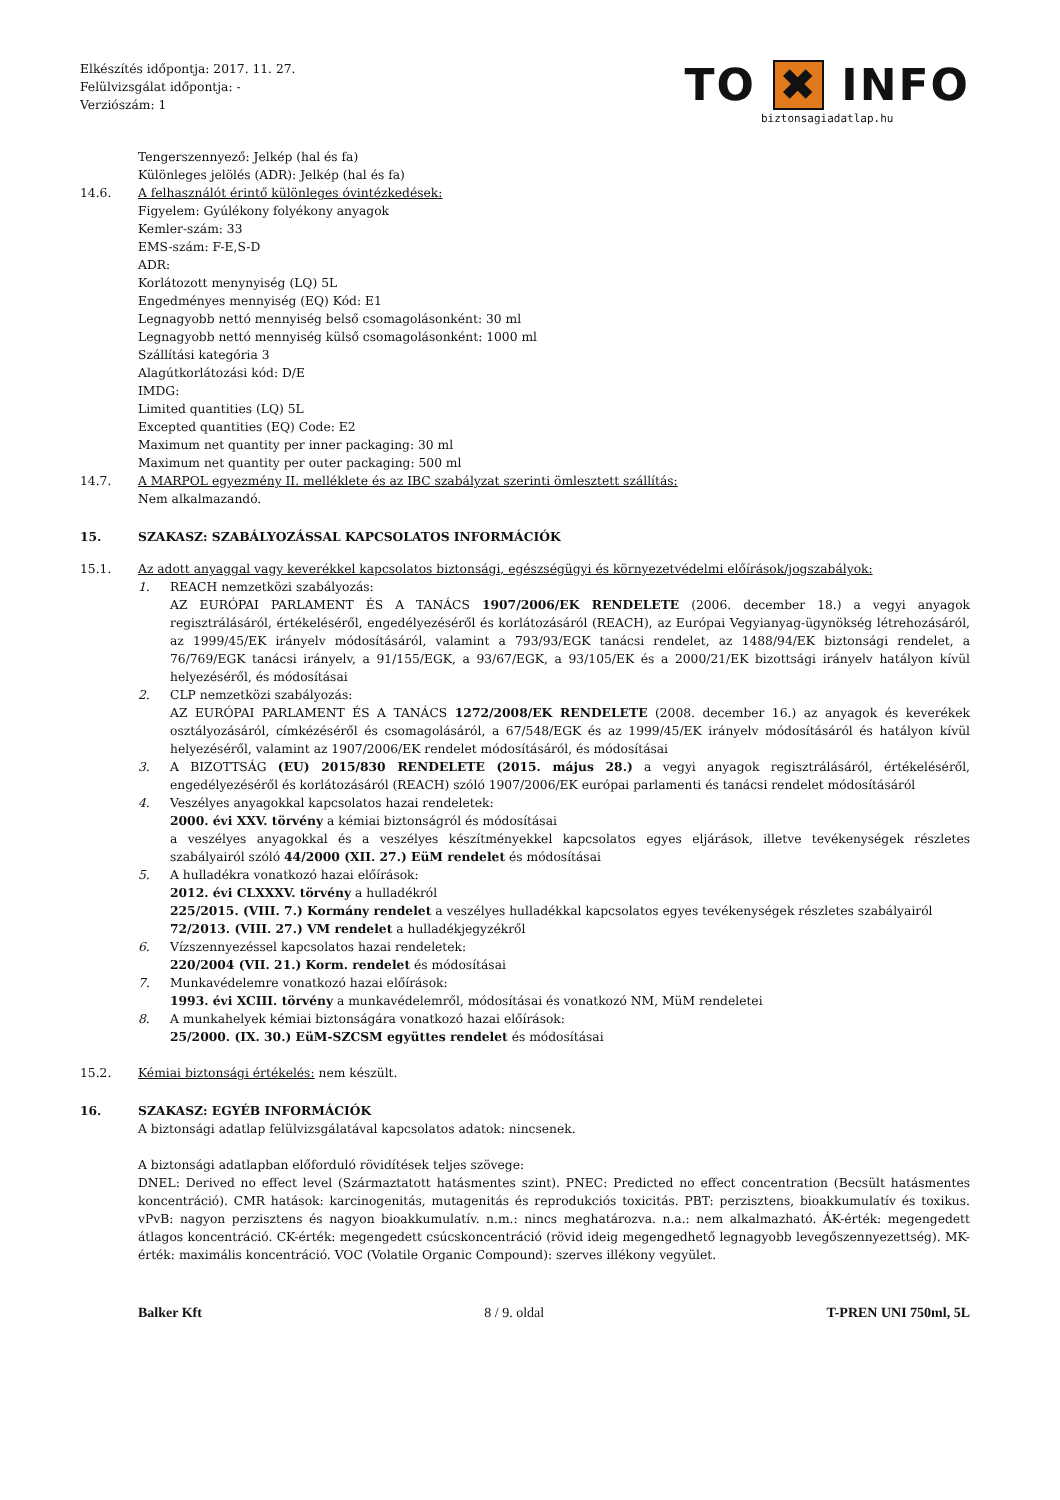Elkészítés időpontja: 2017. 11. 27.
Felülvizsgálat időpontja: -
Verziószám: 1
TO ✖ INFO
biztonsagiadatlap.hu
Tengerszennyező: Jelkép (hal és fa)
Különleges jelölés (ADR): Jelkép (hal és fa)
14.6. A felhasználót érintő különleges óvintézkedések:
Figyelem: Gyúlékony folyékony anyagok
Kemler-szám: 33
EMS-szám: F-E,S-D
ADR:
Korlátozott menynyiség (LQ) 5L
Engedményes mennyiség (EQ) Kód: E1
Legnagyobb nettó mennyiség belső csomagolásonként: 30 ml
Legnagyobb nettó mennyiség külső csomagolásonként: 1000 ml
Szállítási kategória 3
Alagútkorlátozási kód: D/E
IMDG:
Limited quantities (LQ) 5L
Excepted quantities (EQ) Code: E2
Maximum net quantity per inner packaging: 30 ml
Maximum net quantity per outer packaging: 500 ml
14.7. A MARPOL egyezmény II. melléklete és az IBC szabályzat szerinti ömlesztett szállítás:
Nem alkalmazandó.
15. SZAKASZ: SZABÁLYOZÁSSAL KAPCSOLATOS INFORMÁCIÓK
15.1. Az adott anyaggal vagy keverékkel kapcsolatos biztonsági, egészségügyi és környezetvédelmi előírások/jogszabályok:
1. REACH nemzetközi szabályozás:
AZ EURÓPAI PARLAMENT ÉS A TANÁCS 1907/2006/EK RENDELETE (2006. december 18.) a vegyi anyagok regisztrálásáról, értékeléséről, engedélyezéséről és korlátozásáról (REACH), az Európai Vegyianyag-ügynökség létrehozásáról, az 1999/45/EK irányelv módosításáról, valamint a 793/93/EGK tanácsi rendelet, az 1488/94/EK biztonsági rendelet, a 76/769/EGK tanácsi irányelv, a 91/155/EGK, a 93/67/EGK, a 93/105/EK és a 2000/21/EK bizottsági irányelv hatályon kívül helyezéséről, és módosításai
2. CLP nemzetközi szabályozás:
AZ EURÓPAI PARLAMENT ÉS A TANÁCS 1272/2008/EK RENDELETE (2008. december 16.) az anyagok és keverékek osztályozásáról, címkézéséről és csomagolásáról, a 67/548/EGK és az 1999/45/EK irányelv módosításáról és hatályon kívül helyezéséről, valamint az 1907/2006/EK rendelet módosításáról, és módosításai
3. A BIZOTTSÁG (EU) 2015/830 RENDELETE (2015. május 28.) a vegyi anyagok regisztrálásáról, értékeléséről, engedélyezéséről és korlátozásáról (REACH) szóló 1907/2006/EK európai parlamenti és tanácsi rendelet módosításáról
4. Veszélyes anyagokkal kapcsolatos hazai rendeletek:
2000. évi XXV. törvény a kémiai biztonságról és módosításai
a veszélyes anyagokkal és a veszélyes készítményekkel kapcsolatos egyes eljárások, illetve tevékenységek részletes szabályairól szóló 44/2000 (XII. 27.) EüM rendelet és módosításai
5. A hulladékra vonatkozó hazai előírások:
2012. évi CLXXXV. törvény a hulladékról
225/2015. (VIII. 7.) Kormány rendelet a veszélyes hulladékkal kapcsolatos egyes tevékenységek részletes szabályairól
72/2013. (VIII. 27.) VM rendelet a hulladékjegyzékről
6. Vízszennyezéssel kapcsolatos hazai rendeletek:
220/2004 (VII. 21.) Korm. rendelet és módosításai
7. Munkavédelemre vonatkozó hazai előírások:
1993. évi XCIII. törvény a munkavédelemről, módosításai és vonatkozó NM, MüM rendeletei
8. A munkahelyek kémiai biztonságára vonatkozó hazai előírások:
25/2000. (IX. 30.) EüM-SZCSM együttes rendelet és módosításai
15.2. Kémiai biztonsági értékelés: nem készült.
16. SZAKASZ: EGYÉB INFORMÁCIÓK
A biztonsági adatlap felülvizsgálatával kapcsolatos adatok: nincsenek.
A biztonsági adatlapban előforduló rövidítések teljes szövege:
DNEL: Derived no effect level (Származtatott hatásmentes szint). PNEC: Predicted no effect concentration (Becsült hatásmentes koncentráció). CMR hatások: karcinogenitás, mutagenitás és reprodukciós toxicitás. PBT: perzisztens, bioakkumulatív és toxikus. vPvB: nagyon perzisztens és nagyon bioakkumulatív. n.m.: nincs meghatározva. n.a.: nem alkalmazható. ÁK-érték: megengedett átlagos koncentráció. CK-érték: megengedett csúcskoncentráció (rövid ideig megengedhető legnagyobb levegőszennyezettség). MK-érték: maximális koncentráció. VOC (Volatile Organic Compound): szerves illékony vegyület.
Balker Kft 8 / 9. oldal T-PREN UNI 750ml, 5L